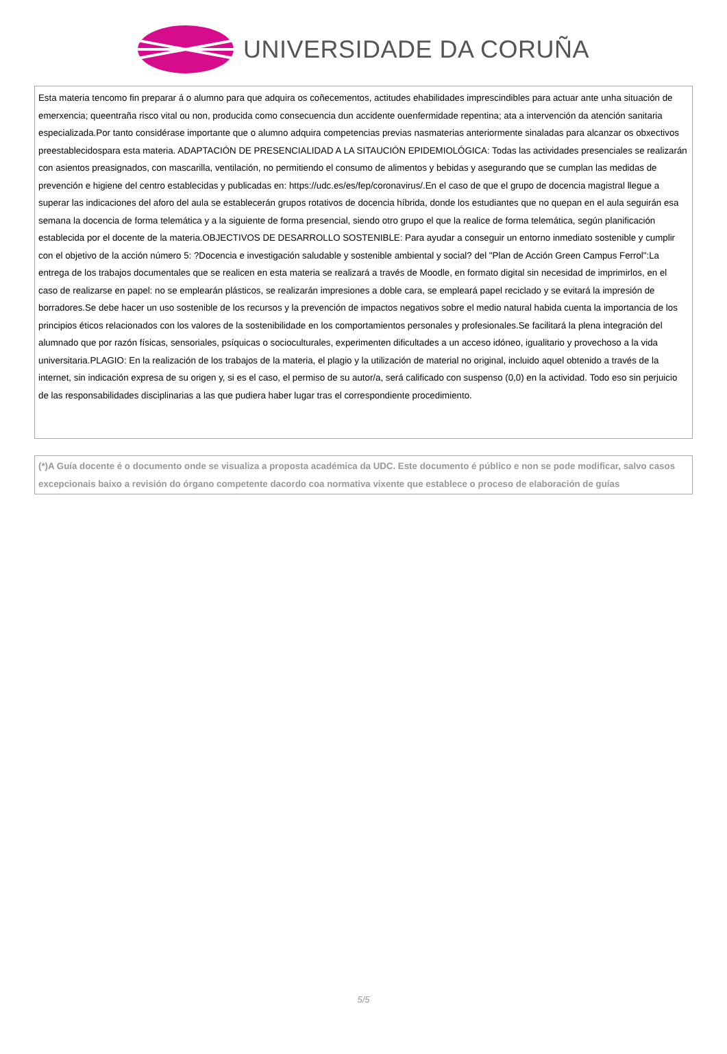UNIVERSIDADE DA CORUÑA
Esta materia tencomo fin preparar á o alumno para que adquira os coñecementos, actitudes ehabilidades imprescindibles para actuar ante unha situación de emerxencia; queentraña risco vital ou non, producida como consecuencia dun accidente ouenfermidade repentina; ata a intervención da atención sanitaria especializada.Por tanto considérase importante que o alumno adquira competencias previas nasmaterias anteriormente sinaladas para alcanzar os obxectivos preestablecidospara esta materia. ADAPTACIÓN DE PRESENCIALIDAD A LA SITAUCIÓN EPIDEMIOLÓGICA: Todas las actividades presenciales se realizarán con asientos preasignados, con mascarilla, ventilación, no permitiendo el consumo de alimentos y bebidas y asegurando que se cumplan las medidas de prevención e higiene del centro establecidas y publicadas en: https://udc.es/es/fep/coronavirus/.En el caso de que el grupo de docencia magistral llegue a superar las indicaciones del aforo del aula se establecerán grupos rotativos de docencia híbrida, donde los estudiantes que no quepan en el aula seguirán esa semana la docencia de forma telemática y a la siguiente de forma presencial, siendo otro grupo el que la realice de forma telemática, según planificación establecida por el docente de la materia.OBJECTIVOS DE DESARROLLO SOSTENIBLE: Para ayudar a conseguir un entorno inmediato sostenible y cumplir con el objetivo de la acción número 5: ?Docencia e investigación saludable y sostenible ambiental y social? del "Plan de Acción Green Campus Ferrol":La entrega de los trabajos documentales que se realicen en esta materia se realizará a través de Moodle, en formato digital sin necesidad de imprimirlos, en el caso de realizarse en papel: no se emplearán plásticos, se realizarán impresiones a doble cara, se empleará papel reciclado y se evitará la impresión de borradores.Se debe hacer un uso sostenible de los recursos y la prevención de impactos negativos sobre el medio natural habida cuenta la importancia de los principios éticos relacionados con los valores de la sostenibilidade en los comportamientos personales y profesionales.Se facilitará la plena integración del alumnado que por razón físicas, sensoriales, psíquicas o socioculturales, experimenten dificultades a un acceso idóneo, igualitario y provechoso a la vida universitaria.PLAGIO: En la realización de los trabajos de la materia, el plagio y la utilización de material no original, incluido aquel obtenido a través de la internet, sin indicación expresa de su origen y, si es el caso, el permiso de su autor/a, será calificado con suspenso (0,0) en la actividad. Todo eso sin perjuicio de las responsabilidades disciplinarias a las que pudiera haber lugar tras el correspondiente procedimiento.
(*)A Guía docente é o documento onde se visualiza a proposta académica da UDC. Este documento é público e non se pode modificar, salvo casos excepcionais baixo a revisión do órgano competente dacordo coa normativa vixente que establece o proceso de elaboración de guías
5/5